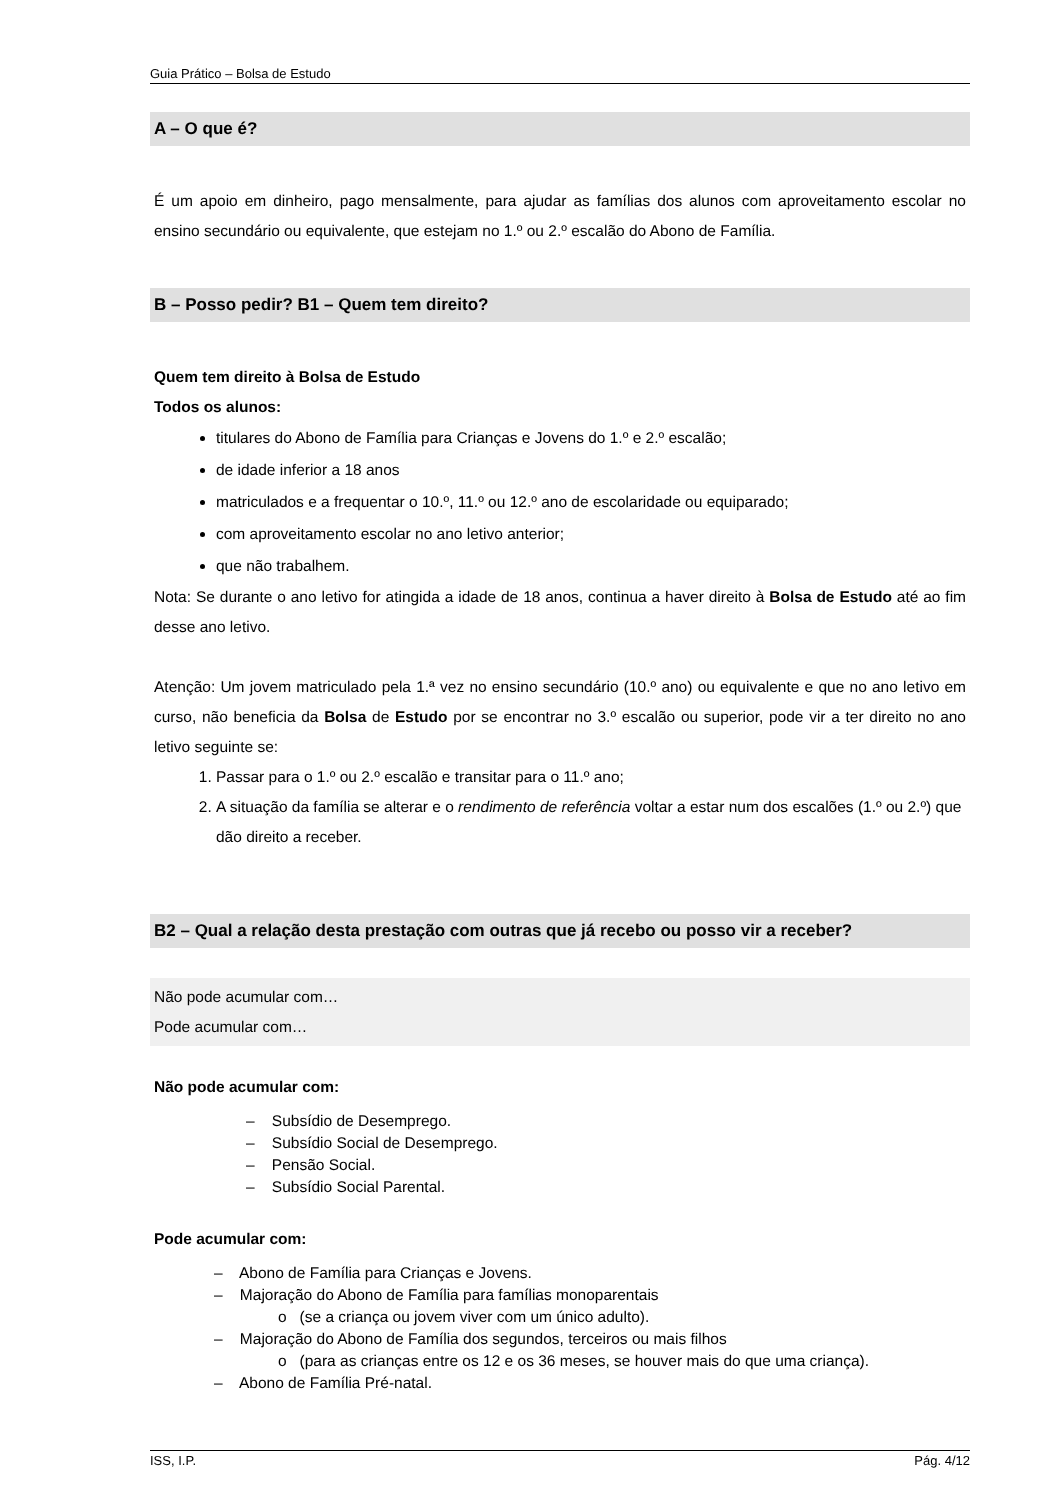Guia Prático – Bolsa de Estudo
A – O que é?
É um apoio em dinheiro, pago mensalmente, para ajudar as famílias dos alunos com aproveitamento escolar no ensino secundário ou equivalente, que estejam no 1.º ou 2.º escalão do Abono de Família.
B – Posso pedir? B1 – Quem tem direito?
Quem tem direito à Bolsa de Estudo
Todos os alunos:
titulares do Abono de Família para Crianças e Jovens do 1.º e 2.º escalão;
de idade inferior a 18 anos
matriculados e a frequentar o 10.º, 11.º ou 12.º ano de escolaridade ou equiparado;
com aproveitamento escolar no ano letivo anterior;
que não trabalhem.
Nota: Se durante o ano letivo for atingida a idade de 18 anos, continua a haver direito à Bolsa de Estudo até ao fim desse ano letivo.
Atenção: Um jovem matriculado pela 1.ª vez no ensino secundário (10.º ano) ou equivalente e que no ano letivo em curso, não beneficia da Bolsa de Estudo por se encontrar no 3.º escalão ou superior, pode vir a ter direito no ano letivo seguinte se:
1. Passar para o 1.º ou 2.º escalão e transitar para o 11.º ano;
2. A situação da família se alterar e o rendimento de referência voltar a estar num dos escalões (1.º ou 2.º) que dão direito a receber.
B2 – Qual a relação desta prestação com outras que já recebo ou posso vir a receber?
Não pode acumular com…
Pode acumular com…
Não pode acumular com:
– Subsídio de Desemprego.
– Subsídio Social de Desemprego.
– Pensão Social.
– Subsídio Social Parental.
Pode acumular com:
– Abono de Família para Crianças e Jovens.
– Majoração do Abono de Família para famílias monoparentais
o (se a criança ou jovem viver com um único adulto).
– Majoração do Abono de Família dos segundos, terceiros ou mais filhos
o (para as crianças entre os 12 e os 36 meses, se houver mais do que uma criança).
– Abono de Família Pré-natal.
ISS, I.P. Pág. 4/12